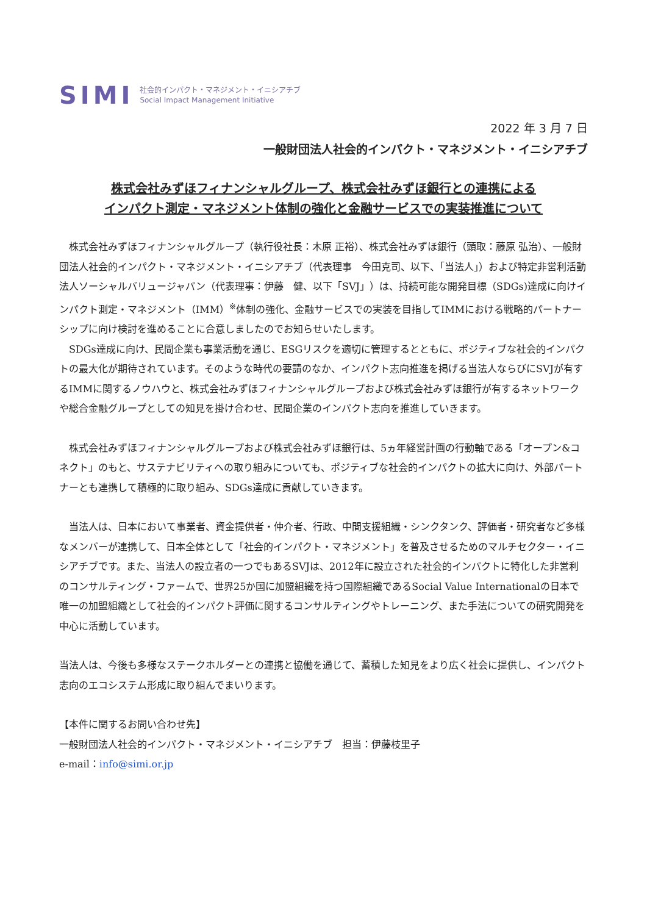SIMI 社会的インパクト・マネジメント・イニシアチブ
Social Impact Management Initiative
2022 年 3 月 7 日
一般財団法人社会的インパクト・マネジメント・イニシアチブ
株式会社みずほフィナンシャルグループ、株式会社みずほ銀行との連携による
インパクト測定・マネジメント体制の強化と金融サービスでの実装推進について
株式会社みずほフィナンシャルグループ（執行役社長：木原 正裕）、株式会社みずほ銀行（頭取：藤原 弘治）、一般財団法人社会的インパクト・マネジメント・イニシアチブ（代表理事　今田克司、以下、「当法人」）および特定非営利活動法人ソーシャルバリュージャパン（代表理事：伊藤　健、以下「SVJ」）は、持続可能な開発目標（SDGs)達成に向けインパクト測定・マネジメント（IMM）<sup>※</sup>体制の強化、金融サービスでの実装を目指してIMMにおける戦略的パートナーシップに向け検討を進めることに合意しましたのでお知らせいたします。
SDGs達成に向け、民間企業も事業活動を通じ、ESGリスクを適切に管理するとともに、ポジティブな社会的インパクトの最大化が期待されています。そのような時代の要請のなか、インパクト志向推進を掲げる当法人ならびにSVJが有するIMMに関するノウハウと、株式会社みずほフィナンシャルグループおよび株式会社みずほ銀行が有するネットワークや総合金融グループとしての知見を掛け合わせ、民間企業のインパクト志向を推進していきます。
株式会社みずほフィナンシャルグループおよび株式会社みずほ銀行は、5ヵ年経営計画の行動軸である「オープン&コネクト」のもと、サステナビリティへの取り組みについても、ポジティブな社会的インパクトの拡大に向け、外部パートナーとも連携して積極的に取り組み、SDGs達成に貢献していきます。
当法人は、日本において事業者、資金提供者・仲介者、行政、中間支援組織・シンクタンク、評価者・研究者など多様なメンバーが連携して、日本全体として「社会的インパクト・マネジメント」を普及させるためのマルチセクター・イニシアチブです。また、当法人の設立者の一つでもあるSVJは、2012年に設立された社会的インパクトに特化した非営利のコンサルティング・ファームで、世界25か国に加盟組織を持つ国際組織であるSocial Value Internationalの日本で唯一の加盟組織として社会的インパクト評価に関するコンサルティングやトレーニング、また手法についての研究開発を中心に活動しています。
当法人は、今後も多様なステークホルダーとの連携と協働を通じて、蓄積した知見をより広く社会に提供し、インパクト志向のエコシステム形成に取り組んでまいります。
【本件に関するお問い合わせ先】
一般財団法人社会的インパクト・マネジメント・イニシアチブ　担当：伊藤枝里子
e-mail：info@simi.or.jp